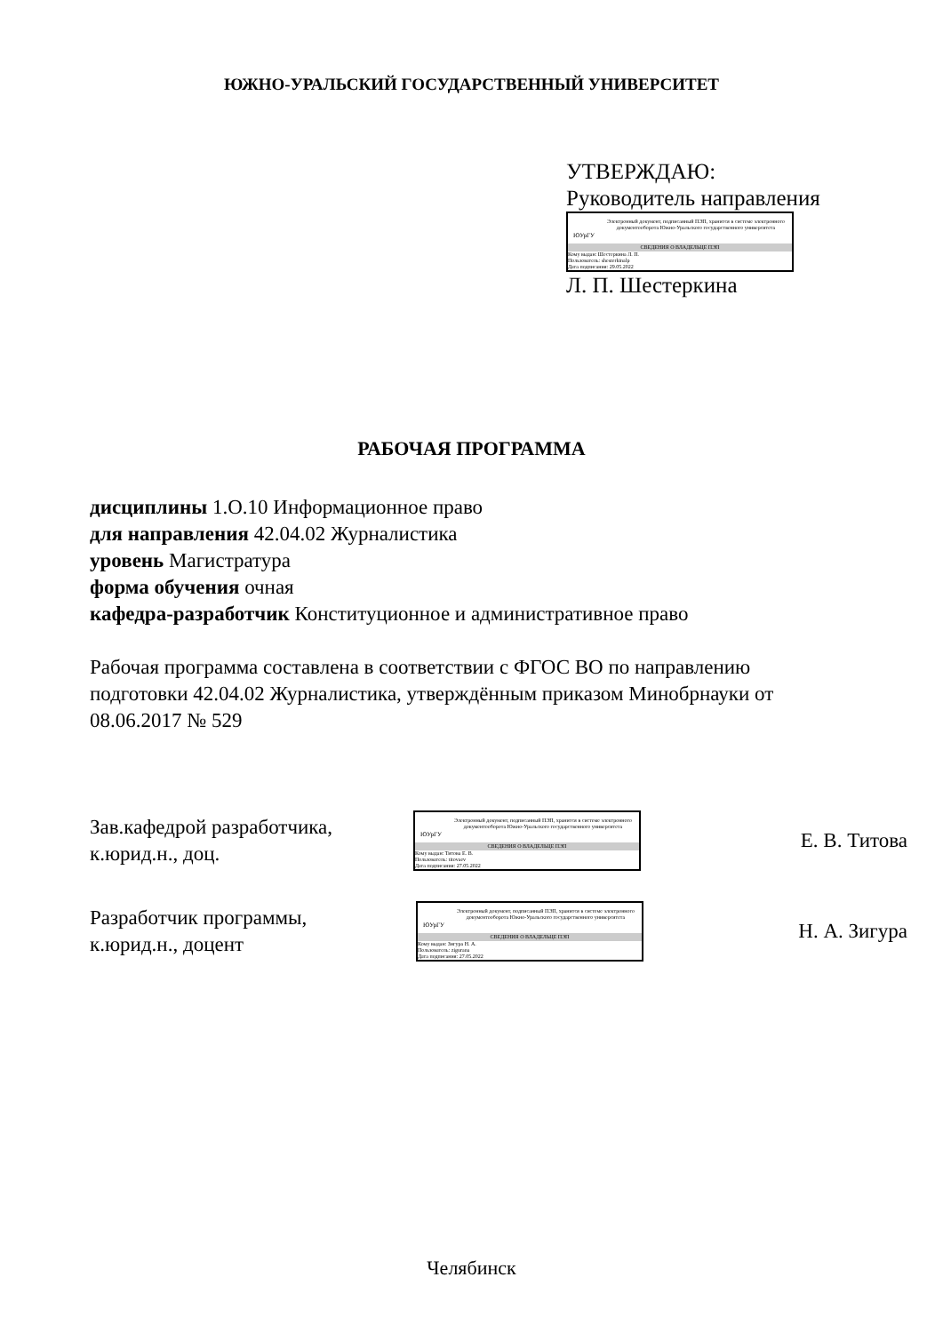ЮЖНО-УРАЛЬСКИЙ ГОСУДАРСТВЕННЫЙ УНИВЕРСИТЕТ
УТВЕРЖДАЮ:
Руководитель направления
ЮУрГУ
Электронный документ, подписанный ПЭП, хранится в системе электронного документооборота Южно-Уральского государственного университета
СВЕДЕНИЯ О ВЛАДЕЛЬЦЕ ПЭП
Кому выдан: Шестеркина Л. П.
Пользователь: shesterkinalp
Дата подписания: 29.05.2022
Л. П. Шестеркина
РАБОЧАЯ ПРОГРАММА
дисциплины 1.О.10 Информационное право
для направления 42.04.02 Журналистика
уровень Магистратура
форма обучения очная
кафедра-разработчик Конституционное и административное право
Рабочая программа составлена в соответствии с ФГОС ВО по направлению
подготовки 42.04.02 Журналистика, утверждённым приказом Минобрнауки от
08.06.2017 № 529
Зав.кафедрой разработчика,
к.юрид.н., доц.
ЮУрГУ
Электронный документ, подписанный ПЭП, хранится в системе электронного документооборота Южно-Уральского государственного университета
СВЕДЕНИЯ О ВЛАДЕЛЬЦЕ ПЭП
Кому выдан: Титова Е. В.
Пользователь: titovaev
Дата подписания: 27.05.2022
Е. В. Титова
Разработчик программы,
к.юрид.н., доцент
ЮУрГУ
Электронный документ, подписанный ПЭП, хранится в системе электронного документооборота Южно-Уральского государственного университета
СВЕДЕНИЯ О ВЛАДЕЛЬЦЕ ПЭП
Кому выдан: Зигура Н. А.
Пользователь: zigurana
Дата подписания: 27.05.2022
Н. А. Зигура
Челябинск